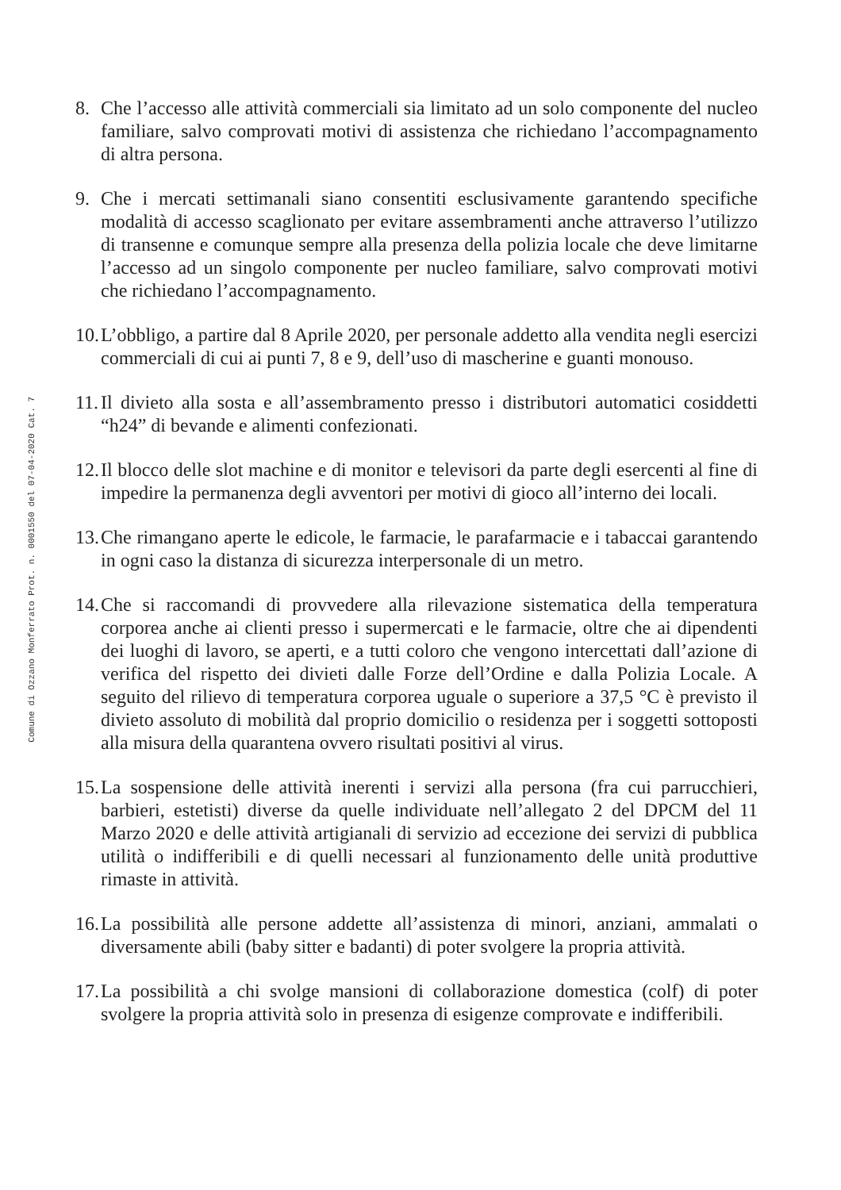Comune di Ozzano Monferrato Prot. n. 0001550 del 07-04-2020 Cat. 7
8. Che l’accesso alle attività commerciali sia limitato ad un solo componente del nucleo familiare, salvo comprovati motivi di assistenza che richiedano l’accompagnamento di altra persona.
9. Che i mercati settimanali siano consentiti esclusivamente garantendo specifiche modalità di accesso scaglionato per evitare assembramenti anche attraverso l’utilizzo di transenne e comunque sempre alla presenza della polizia locale che deve limitarne l’accesso ad un singolo componente per nucleo familiare, salvo comprovati motivi che richiedano l’accompagnamento.
10.
L’obbligo, a partire dal 8 Aprile 2020, per personale addetto alla vendita negli esercizi commerciali di cui ai punti 7, 8 e 9, dell’uso di mascherine e guanti monouso.
11.
Il divieto alla sosta e all’assembramento presso i distributori automatici cosiddetti “h24” di bevande e alimenti confezionati.
12.
Il blocco delle slot machine e di monitor e televisori da parte degli esercenti al fine di impedire la permanenza degli avventori per motivi di gioco all’interno dei locali.
13.
Che rimangano aperte le edicole, le farmacie, le parafarmacie e i tabaccai garantendo in ogni caso la distanza di sicurezza interpersonale di un metro.
14.
Che si raccomandi di provvedere alla rilevazione sistematica della temperatura corporea anche ai clienti presso i supermercati e le farmacie, oltre che ai dipendenti dei luoghi di lavoro, se aperti, e a tutti coloro che vengono intercettati dall’azione di verifica del rispetto dei divieti dalle Forze dell’Ordine e dalla Polizia Locale. A seguito del rilievo di temperatura corporea uguale o superiore a 37,5 °C è previsto il divieto assoluto di mobilità dal proprio domicilio o residenza per i soggetti sottoposti alla misura della quarantena ovvero risultati positivi al virus.
15.
La sospensione delle attività inerenti i servizi alla persona (fra cui parrucchieri, barbieri, estetisti) diverse da quelle individuate nell’allegato 2 del DPCM del 11 Marzo 2020 e delle attività artigianali di servizio ad eccezione dei servizi di pubblica utilità o indifferibili e di quelli necessari al funzionamento delle unità produttive rimaste in attività.
16.
La possibilità alle persone addette all’assistenza di minori, anziani, ammalati o diversamente abili (baby sitter e badanti) di poter svolgere la propria attività.
17.
La possibilità a chi svolge mansioni di collaborazione domestica (colf) di poter svolgere la propria attività solo in presenza di esigenze comprovate e indifferibili.